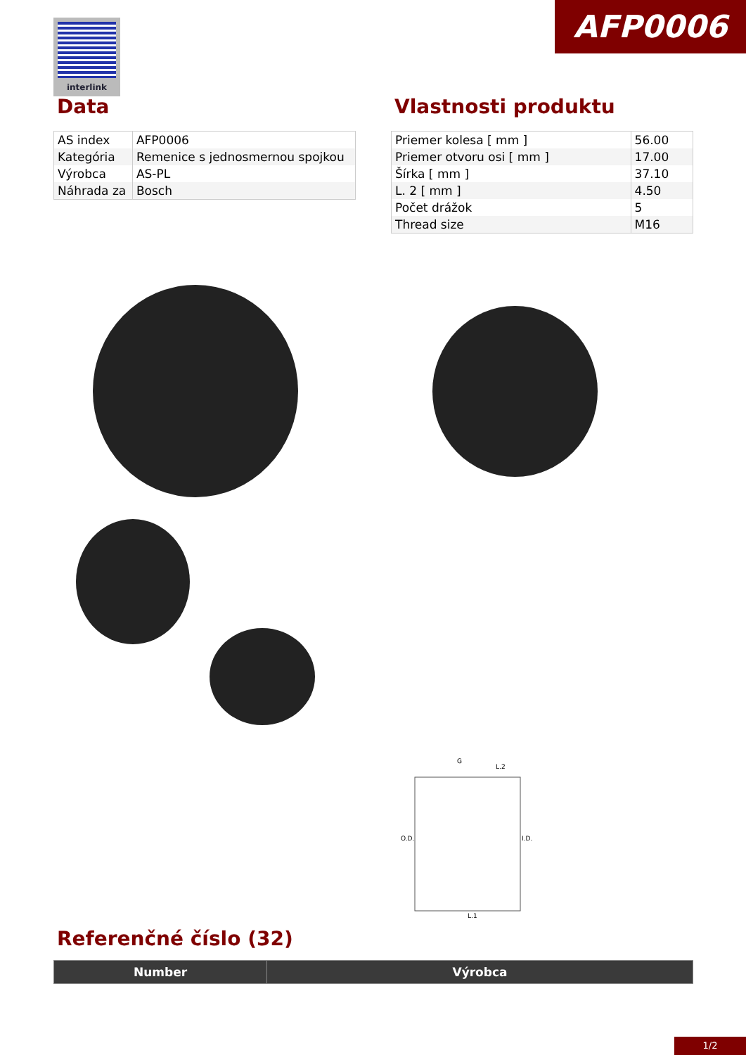interlink AFP0006
Data
| AS index | AFP0006 |
| Kategória | Remenice s jednosmernou spojkou |
| Výrobca | AS-PL |
| Náhrada za | Bosch |
Vlastnosti produktu
| Priemer kolesa [ mm ] | 56.00 |
| Priemer otvoru osi [ mm ] | 17.00 |
| Šírka [ mm ] | 37.10 |
| L. 2 [ mm ] | 4.50 |
| Počet drážok | 5 |
| Thread size | M16 |
O.D.
I.D.
G
L.2
L.1
Referenčné číslo (32)
| Number | Výrobca |
| --- | --- |
1/2